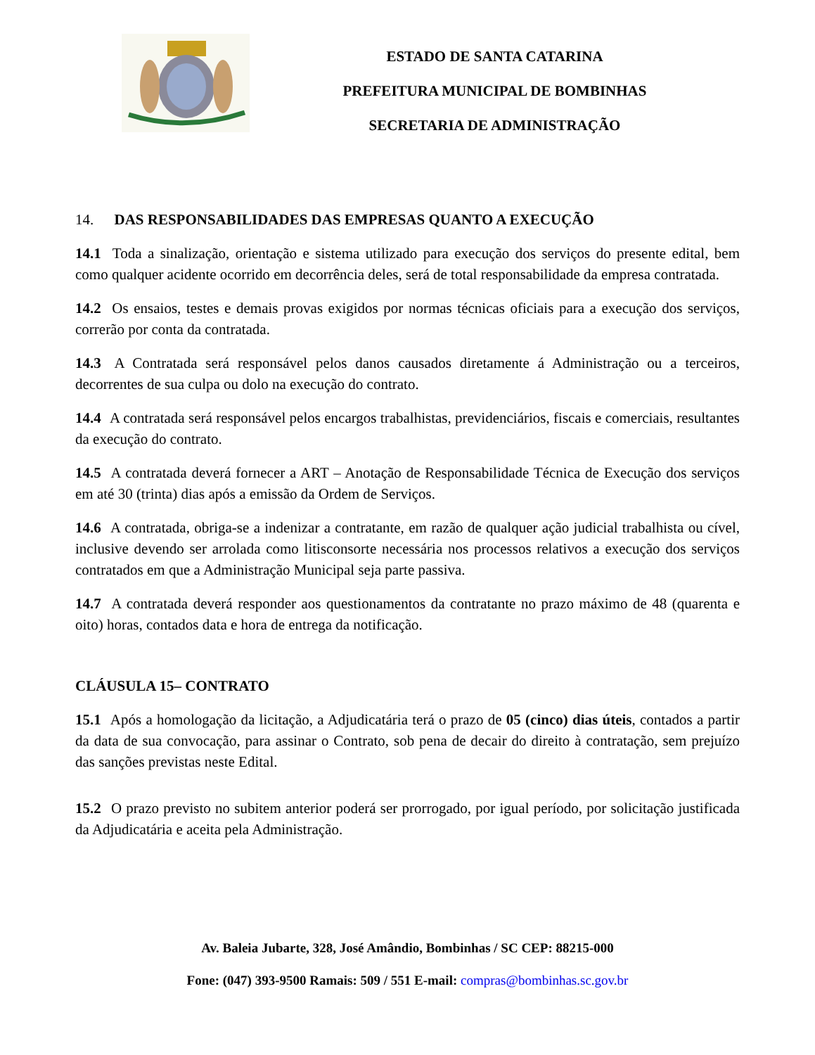ESTADO DE SANTA CATARINA
PREFEITURA MUNICIPAL DE BOMBINHAS
SECRETARIA DE ADMINISTRAÇÃO
14. DAS RESPONSABILIDADES DAS EMPRESAS QUANTO A EXECUÇÃO
14.1 Toda a sinalização, orientação e sistema utilizado para execução dos serviços do presente edital, bem como qualquer acidente ocorrido em decorrência deles, será de total responsabilidade da empresa contratada.
14.2 Os ensaios, testes e demais provas exigidos por normas técnicas oficiais para a execução dos serviços, correrão por conta da contratada.
14.3 A Contratada será responsável pelos danos causados diretamente á Administração ou a terceiros, decorrentes de sua culpa ou dolo na execução do contrato.
14.4 A contratada será responsável pelos encargos trabalhistas, previdenciários, fiscais e comerciais, resultantes da execução do contrato.
14.5 A contratada deverá fornecer a ART – Anotação de Responsabilidade Técnica de Execução dos serviços em até 30 (trinta) dias após a emissão da Ordem de Serviços.
14.6 A contratada, obriga-se a indenizar a contratante, em razão de qualquer ação judicial trabalhista ou cível, inclusive devendo ser arrolada como litisconsorte necessária nos processos relativos a execução dos serviços contratados em que a Administração Municipal seja parte passiva.
14.7 A contratada deverá responder aos questionamentos da contratante no prazo máximo de 48 (quarenta e oito) horas, contados data e hora de entrega da notificação.
CLÁUSULA 15– CONTRATO
15.1 Após a homologação da licitação, a Adjudicatária terá o prazo de 05 (cinco) dias úteis, contados a partir da data de sua convocação, para assinar o Contrato, sob pena de decair do direito à contratação, sem prejuízo das sanções previstas neste Edital.
15.2 O prazo previsto no subitem anterior poderá ser prorrogado, por igual período, por solicitação justificada da Adjudicatária e aceita pela Administração.
Av. Baleia Jubarte, 328, José Amândio, Bombinhas / SC CEP: 88215-000
Fone: (047) 393-9500 Ramais: 509 / 551 E-mail: compras@bombinhas.sc.gov.br